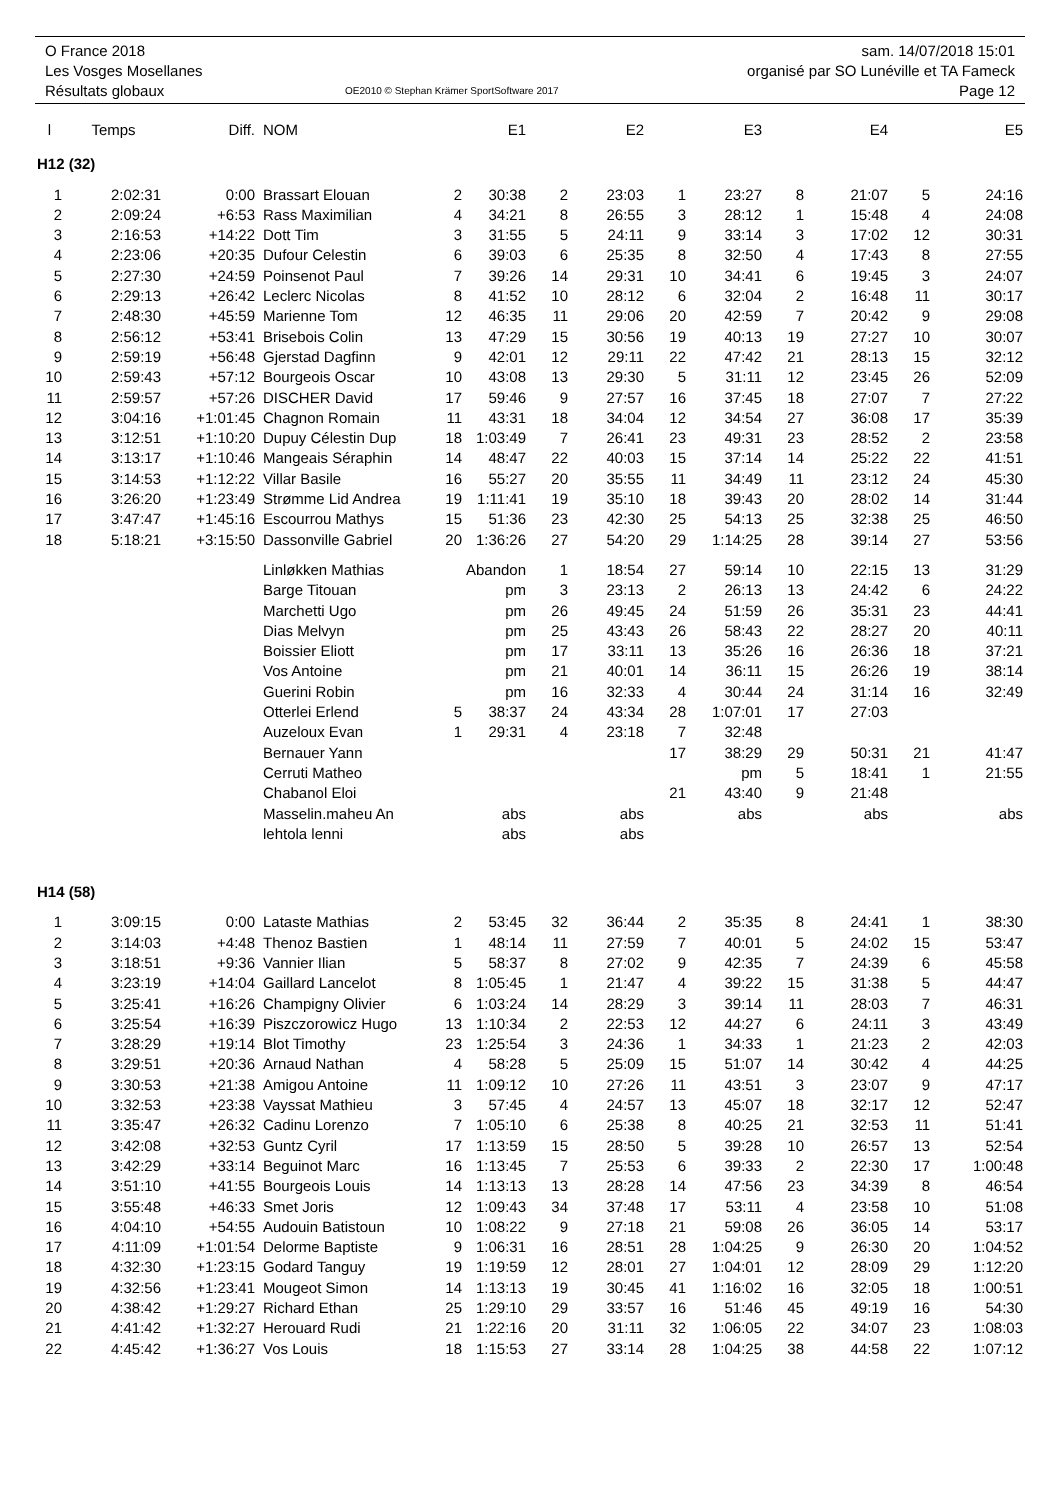| O France 2018 | | sam. 14/07/2018 15:01 |
| Les Vosges Mosellanes | | organisé par SO Lunéville et TA Fameck |
| Résultats globaux | OE2010 © Stephan Krämer SportSoftware 2017 | Page 12 |
| l | Temps | Diff. | NOM | | E1 | | E2 | | E3 | | E4 | | E5 |
| --- | --- | --- | --- | --- | --- | --- | --- | --- | --- | --- | --- | --- | --- |
| H12 (32) | | | | | | | | | | | | | |
| 1 | 2:02:31 | 0:00 | Brassart Elouan | 2 | 30:38 | 2 | 23:03 | 1 | 23:27 | 8 | 21:07 | 5 | 24:16 |
| 2 | 2:09:24 | +6:53 | Rass Maximilian | 4 | 34:21 | 8 | 26:55 | 3 | 28:12 | 1 | 15:48 | 4 | 24:08 |
| 3 | 2:16:53 | +14:22 | Dott Tim | 3 | 31:55 | 5 | 24:11 | 9 | 33:14 | 3 | 17:02 | 12 | 30:31 |
| 4 | 2:23:06 | +20:35 | Dufour Celestin | 6 | 39:03 | 6 | 25:35 | 8 | 32:50 | 4 | 17:43 | 8 | 27:55 |
| 5 | 2:27:30 | +24:59 | Poinsenot Paul | 7 | 39:26 | 14 | 29:31 | 10 | 34:41 | 6 | 19:45 | 3 | 24:07 |
| 6 | 2:29:13 | +26:42 | Leclerc Nicolas | 8 | 41:52 | 10 | 28:12 | 6 | 32:04 | 2 | 16:48 | 11 | 30:17 |
| 7 | 2:48:30 | +45:59 | Marienne Tom | 12 | 46:35 | 11 | 29:06 | 20 | 42:59 | 7 | 20:42 | 9 | 29:08 |
| 8 | 2:56:12 | +53:41 | Brisebois Colin | 13 | 47:29 | 15 | 30:56 | 19 | 40:13 | 19 | 27:27 | 10 | 30:07 |
| 9 | 2:59:19 | +56:48 | Gjerstad Dagfinn | 9 | 42:01 | 12 | 29:11 | 22 | 47:42 | 21 | 28:13 | 15 | 32:12 |
| 10 | 2:59:43 | +57:12 | Bourgeois Oscar | 10 | 43:08 | 13 | 29:30 | 5 | 31:11 | 12 | 23:45 | 26 | 52:09 |
| 11 | 2:59:57 | +57:26 | DISCHER David | 17 | 59:46 | 9 | 27:57 | 16 | 37:45 | 18 | 27:07 | 7 | 27:22 |
| 12 | 3:04:16 | +1:01:45 | Chagnon Romain | 11 | 43:31 | 18 | 34:04 | 12 | 34:54 | 27 | 36:08 | 17 | 35:39 |
| 13 | 3:12:51 | +1:10:20 | Dupuy Célestin Dup | 18 | 1:03:49 | 7 | 26:41 | 23 | 49:31 | 23 | 28:52 | 2 | 23:58 |
| 14 | 3:13:17 | +1:10:46 | Mangeais Séraphin | 14 | 48:47 | 22 | 40:03 | 15 | 37:14 | 14 | 25:22 | 22 | 41:51 |
| 15 | 3:14:53 | +1:12:22 | Villar Basile | 16 | 55:27 | 20 | 35:55 | 11 | 34:49 | 11 | 23:12 | 24 | 45:30 |
| 16 | 3:26:20 | +1:23:49 | Strømme Lid Andrea | 19 | 1:11:41 | 19 | 35:10 | 18 | 39:43 | 20 | 28:02 | 14 | 31:44 |
| 17 | 3:47:47 | +1:45:16 | Escourrou Mathys | 15 | 51:36 | 23 | 42:30 | 25 | 54:13 | 25 | 32:38 | 25 | 46:50 |
| 18 | 5:18:21 | +3:15:50 | Dassonville Gabriel | 20 | 1:36:26 | 27 | 54:20 | 29 | 1:14:25 | 28 | 39:14 | 27 | 53:56 |
| | | | Linløkken Mathias | Abandon | | 1 | 18:54 | 27 | 59:14 | 10 | 22:15 | 13 | 31:29 |
| | | | Barge Titouan | | pm | 3 | 23:13 | 2 | 26:13 | 13 | 24:42 | 6 | 24:22 |
| | | | Marchetti Ugo | | pm | 26 | 49:45 | 24 | 51:59 | 26 | 35:31 | 23 | 44:41 |
| | | | Dias Melvyn | | pm | 25 | 43:43 | 26 | 58:43 | 22 | 28:27 | 20 | 40:11 |
| | | | Boissier Eliott | | pm | 17 | 33:11 | 13 | 35:26 | 16 | 26:36 | 18 | 37:21 |
| | | | Vos Antoine | | pm | 21 | 40:01 | 14 | 36:11 | 15 | 26:26 | 19 | 38:14 |
| | | | Guerini Robin | | pm | 16 | 32:33 | 4 | 30:44 | 24 | 31:14 | 16 | 32:49 |
| | | | Otterlei Erlend | 5 | 38:37 | 24 | 43:34 | 28 | 1:07:01 | 17 | 27:03 | | |
| | | | Auzeloux Evan | 1 | 29:31 | 4 | 23:18 | 7 | 32:48 | | | | |
| | | | Bernauer Yann | | | | | 17 | 38:29 | 29 | 50:31 | 21 | 41:47 |
| | | | Cerruti Matheo | | | | | | pm | 5 | 18:41 | 1 | 21:55 |
| | | | Chabanol Eloi | | | | | 21 | 43:40 | 9 | 21:48 | | |
| | | | Masselin.maheu An | | abs | | abs | | abs | | abs | | abs |
| | | | lehtola lenni | | abs | | abs | | | | | | |
| H14 (58) | | | | | | | | | | | | | |
| 1 | 3:09:15 | 0:00 | Lataste Mathias | 2 | 53:45 | 32 | 36:44 | 2 | 35:35 | 8 | 24:41 | 1 | 38:30 |
| 2 | 3:14:03 | +4:48 | Thenoz Bastien | 1 | 48:14 | 11 | 27:59 | 7 | 40:01 | 5 | 24:02 | 15 | 53:47 |
| 3 | 3:18:51 | +9:36 | Vannier Ilian | 5 | 58:37 | 8 | 27:02 | 9 | 42:35 | 7 | 24:39 | 6 | 45:58 |
| 4 | 3:23:19 | +14:04 | Gaillard Lancelot | 8 | 1:05:45 | 1 | 21:47 | 4 | 39:22 | 15 | 31:38 | 5 | 44:47 |
| 5 | 3:25:41 | +16:26 | Champigny Olivier | 6 | 1:03:24 | 14 | 28:29 | 3 | 39:14 | 11 | 28:03 | 7 | 46:31 |
| 6 | 3:25:54 | +16:39 | Piszczorowicz Hugo | 13 | 1:10:34 | 2 | 22:53 | 12 | 44:27 | 6 | 24:11 | 3 | 43:49 |
| 7 | 3:28:29 | +19:14 | Blot Timothy | 23 | 1:25:54 | 3 | 24:36 | 1 | 34:33 | 1 | 21:23 | 2 | 42:03 |
| 8 | 3:29:51 | +20:36 | Arnaud Nathan | 4 | 58:28 | 5 | 25:09 | 15 | 51:07 | 14 | 30:42 | 4 | 44:25 |
| 9 | 3:30:53 | +21:38 | Amigou Antoine | 11 | 1:09:12 | 10 | 27:26 | 11 | 43:51 | 3 | 23:07 | 9 | 47:17 |
| 10 | 3:32:53 | +23:38 | Vayssat Mathieu | 3 | 57:45 | 4 | 24:57 | 13 | 45:07 | 18 | 32:17 | 12 | 52:47 |
| 11 | 3:35:47 | +26:32 | Cadinu Lorenzo | 7 | 1:05:10 | 6 | 25:38 | 8 | 40:25 | 21 | 32:53 | 11 | 51:41 |
| 12 | 3:42:08 | +32:53 | Guntz Cyril | 17 | 1:13:59 | 15 | 28:50 | 5 | 39:28 | 10 | 26:57 | 13 | 52:54 |
| 13 | 3:42:29 | +33:14 | Beguinot Marc | 16 | 1:13:45 | 7 | 25:53 | 6 | 39:33 | 2 | 22:30 | 17 | 1:00:48 |
| 14 | 3:51:10 | +41:55 | Bourgeois Louis | 14 | 1:13:13 | 13 | 28:28 | 14 | 47:56 | 23 | 34:39 | 8 | 46:54 |
| 15 | 3:55:48 | +46:33 | Smet Joris | 12 | 1:09:43 | 34 | 37:48 | 17 | 53:11 | 4 | 23:58 | 10 | 51:08 |
| 16 | 4:04:10 | +54:55 | Audouin Batistoun | 10 | 1:08:22 | 9 | 27:18 | 21 | 59:08 | 26 | 36:05 | 14 | 53:17 |
| 17 | 4:11:09 | +1:01:54 | Delorme Baptiste | 9 | 1:06:31 | 16 | 28:51 | 28 | 1:04:25 | 9 | 26:30 | 20 | 1:04:52 |
| 18 | 4:32:30 | +1:23:15 | Godard Tanguy | 19 | 1:19:59 | 12 | 28:01 | 27 | 1:04:01 | 12 | 28:09 | 29 | 1:12:20 |
| 19 | 4:32:56 | +1:23:41 | Mougeot Simon | 14 | 1:13:13 | 19 | 30:45 | 41 | 1:16:02 | 16 | 32:05 | 18 | 1:00:51 |
| 20 | 4:38:42 | +1:29:27 | Richard Ethan | 25 | 1:29:10 | 29 | 33:57 | 16 | 51:46 | 45 | 49:19 | 16 | 54:30 |
| 21 | 4:41:42 | +1:32:27 | Herouard Rudi | 21 | 1:22:16 | 20 | 31:11 | 32 | 1:06:05 | 22 | 34:07 | 23 | 1:08:03 |
| 22 | 4:45:42 | +1:36:27 | Vos Louis | 18 | 1:15:53 | 27 | 33:14 | 28 | 1:04:25 | 38 | 44:58 | 22 | 1:07:12 |